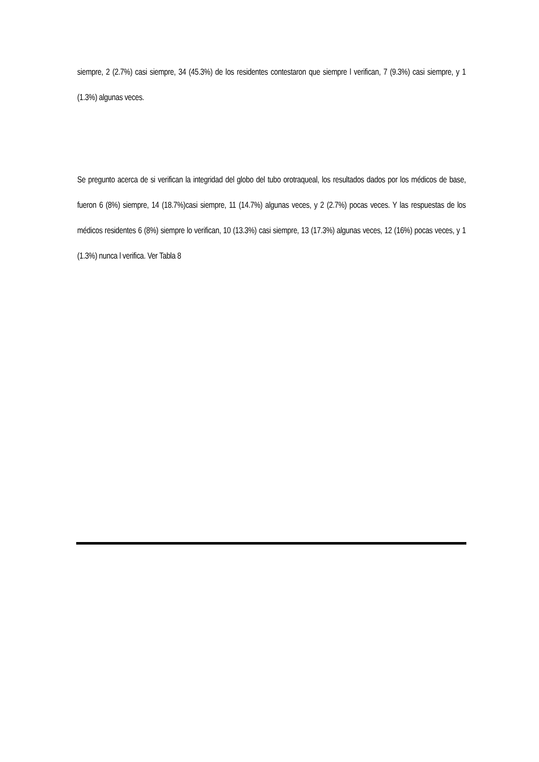siempre, 2 (2.7%) casi siempre, 34 (45.3%) de los residentes contestaron que siempre l verifican, 7 (9.3%) casi siempre, y 1 (1.3%) algunas veces.
Se pregunto acerca de si verifican la integridad del globo del tubo orotraqueal, los resultados dados por los médicos de base, fueron 6 (8%) siempre, 14 (18.7%)casi siempre, 11 (14.7%) algunas veces, y 2 (2.7%) pocas veces. Y las respuestas de los médicos residentes 6 (8%) siempre lo verifican, 10 (13.3%) casi siempre, 13 (17.3%) algunas veces, 12 (16%) pocas veces, y 1 (1.3%) nunca l verifica. Ver Tabla 8